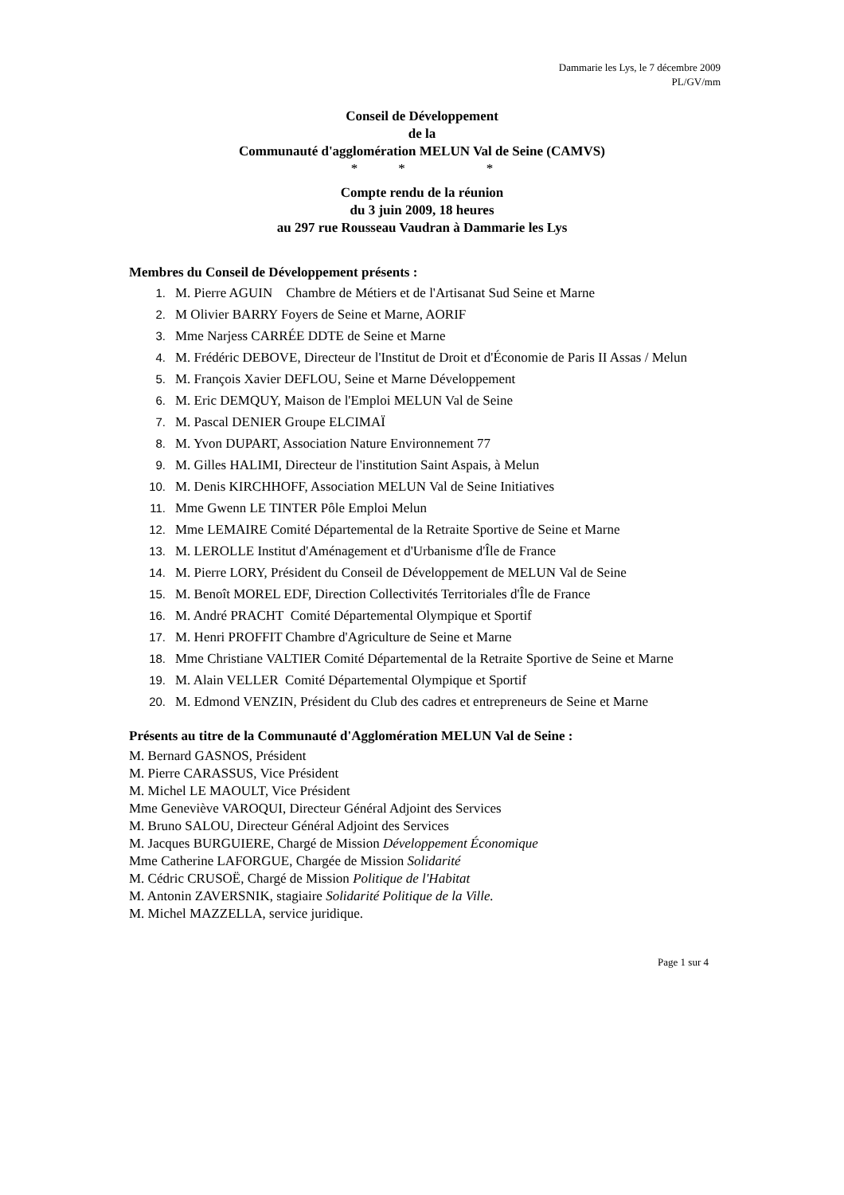Dammarie les Lys, le 7 décembre 2009
PL/GV/mm
Conseil de Développement
de la
Communauté d'agglomération MELUN Val de Seine (CAMVS)
* * *
Compte rendu de la réunion
du 3 juin 2009, 18 heures
au 297 rue Rousseau Vaudran à Dammarie les Lys
Membres du Conseil de Développement présents :
1. M. Pierre AGUIN Chambre de Métiers et de l'Artisanat Sud Seine et Marne
2. M Olivier BARRY Foyers de Seine et Marne, AORIF
3. Mme Narjess CARRÉE DDTE de Seine et Marne
4. M. Frédéric DEBOVE, Directeur de l'Institut de Droit et d'Économie de Paris II Assas / Melun
5. M. François Xavier DEFLOU, Seine et Marne Développement
6. M. Eric DEMQUY, Maison de l'Emploi MELUN Val de Seine
7. M. Pascal DENIER Groupe ELCIMAÏ
8. M. Yvon DUPART, Association Nature Environnement 77
9. M. Gilles HALIMI, Directeur de l'institution Saint Aspais, à Melun
10. M. Denis KIRCHHOFF, Association MELUN Val de Seine Initiatives
11. Mme Gwenn LE TINTER Pôle Emploi Melun
12. Mme LEMAIRE Comité Départemental de la Retraite Sportive de Seine et Marne
13. M. LEROLLE Institut d'Aménagement et d'Urbanisme d'Île de France
14. M. Pierre LORY, Président du Conseil de Développement de MELUN Val de Seine
15. M. Benoît MOREL EDF, Direction Collectivités Territoriales d'Île de France
16. M. André PRACHT Comité Départemental Olympique et Sportif
17. M. Henri PROFFIT Chambre d'Agriculture de Seine et Marne
18. Mme Christiane VALTIER Comité Départemental de la Retraite Sportive de Seine et Marne
19. M. Alain VELLER Comité Départemental Olympique et Sportif
20. M. Edmond VENZIN, Président du Club des cadres et entrepreneurs de Seine et Marne
Présents au titre de la Communauté d'Agglomération MELUN Val de Seine :
M. Bernard GASNOS, Président
M. Pierre CARASSUS, Vice Président
M. Michel LE MAOULT, Vice Président
Mme Geneviève VAROQUI, Directeur Général Adjoint des Services
M. Bruno SALOU, Directeur Général Adjoint des Services
M. Jacques BURGUIERE, Chargé de Mission Développement Économique
Mme Catherine LAFORGUE, Chargée de Mission Solidarité
M. Cédric CRUSOË, Chargé de Mission Politique de l'Habitat
M. Antonin ZAVERSNIK, stagiaire Solidarité Politique de la Ville.
M. Michel MAZZELLA, service juridique.
Page 1 sur 4